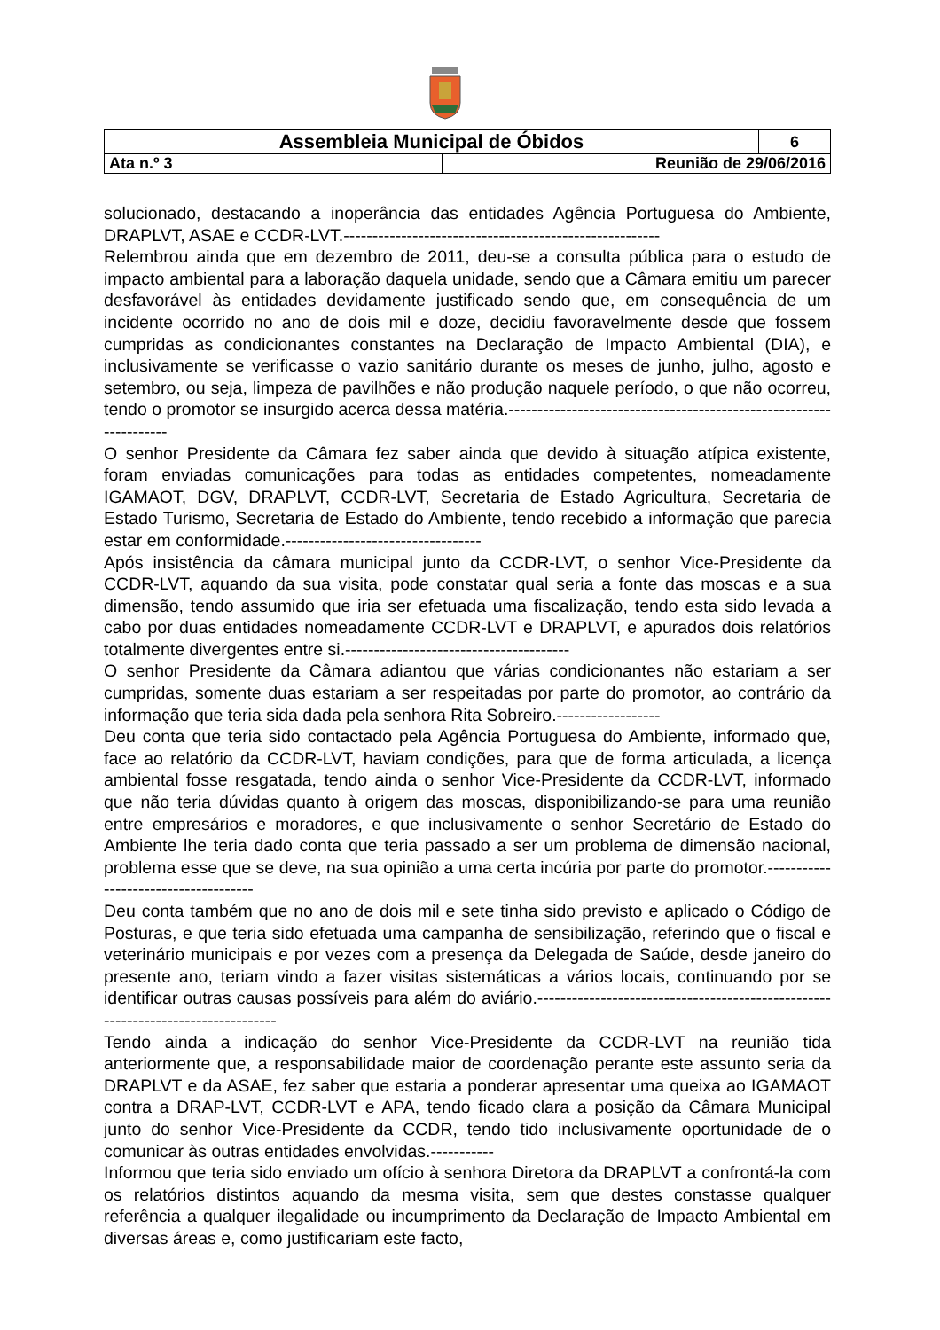| Assembleia Municipal de Óbidos | | 6 |
| Ata n.º 3 | Reunião de 29/06/2016 | |
solucionado, destacando a inoperância das entidades Agência Portuguesa do Ambiente, DRAPLVT, ASAE e CCDR-LVT.-------------------------------------------------------
Relembrou ainda que em dezembro de 2011, deu-se a consulta pública para o estudo de impacto ambiental para a laboração daquela unidade, sendo que a Câmara emitiu um parecer desfavorável às entidades devidamente justificado sendo que, em consequência de um incidente ocorrido no ano de dois mil e doze, decidiu favoravelmente desde que fossem cumpridas as condicionantes constantes na Declaração de Impacto Ambiental (DIA), e inclusivamente se verificasse o vazio sanitário durante os meses de junho, julho, agosto e setembro, ou seja, limpeza de pavilhões e não produção naquele período, o que não ocorreu, tendo o promotor se insurgido acerca dessa matéria.-------------------------------------------------------------------
O senhor Presidente da Câmara fez saber ainda que devido à situação atípica existente, foram enviadas comunicações para todas as entidades competentes, nomeadamente IGAMAOT, DGV, DRAPLVT, CCDR-LVT, Secretaria de Estado Agricultura, Secretaria de Estado Turismo, Secretaria de Estado do Ambiente, tendo recebido a informação que parecia estar em conformidade.----------------------------------
Após insistência da câmara municipal junto da CCDR-LVT, o senhor Vice-Presidente da CCDR-LVT, aquando da sua visita, pode constatar qual seria a fonte das moscas e a sua dimensão, tendo assumido que iria ser efetuada uma fiscalização, tendo esta sido levada a cabo por duas entidades nomeadamente CCDR-LVT e DRAPLVT, e apurados dois relatórios totalmente divergentes entre si.---------------------------------------
O senhor Presidente da Câmara adiantou que várias condicionantes não estariam a ser cumpridas, somente duas estariam a ser respeitadas por parte do promotor, ao contrário da informação que teria sida dada pela senhora Rita Sobreiro.------------------
Deu conta que teria sido contactado pela Agência Portuguesa do Ambiente, informado que, face ao relatório da CCDR-LVT, haviam condições, para que de forma articulada, a licença ambiental fosse resgatada, tendo ainda o senhor Vice-Presidente da CCDR-LVT, informado que não teria dúvidas quanto à origem das moscas, disponibilizando-se para uma reunião entre empresários e moradores, e que inclusivamente o senhor Secretário de Estado do Ambiente lhe teria dado conta que teria passado a ser um problema de dimensão nacional, problema esse que se deve, na sua opinião a uma certa incúria por parte do promotor.-------------------------------------
Deu conta também que no ano de dois mil e sete tinha sido previsto e aplicado o Código de Posturas, e que teria sido efetuada uma campanha de sensibilização, referindo que o fiscal e veterinário municipais e por vezes com a presença da Delegada de Saúde, desde janeiro do presente ano, teriam vindo a fazer visitas sistemáticas a vários locais, continuando por se identificar outras causas possíveis para além do aviário.---------------------------------------------------------------------------------
Tendo ainda a indicação do senhor Vice-Presidente da CCDR-LVT na reunião tida anteriormente que, a responsabilidade maior de coordenação perante este assunto seria da DRAPLVT e da ASAE, fez saber que estaria a ponderar apresentar uma queixa ao IGAMAOT contra a DRAP-LVT, CCDR-LVT e APA, tendo ficado clara a posição da Câmara Municipal junto do senhor Vice-Presidente da CCDR, tendo tido inclusivamente oportunidade de o comunicar às outras entidades envolvidas.-----------
Informou que teria sido enviado um ofício à senhora Diretora da DRAPLVT a confrontá-la com os relatórios distintos aquando da mesma visita, sem que destes constasse qualquer referência a qualquer ilegalidade ou incumprimento da Declaração de Impacto Ambiental em diversas áreas e, como justificariam este facto,